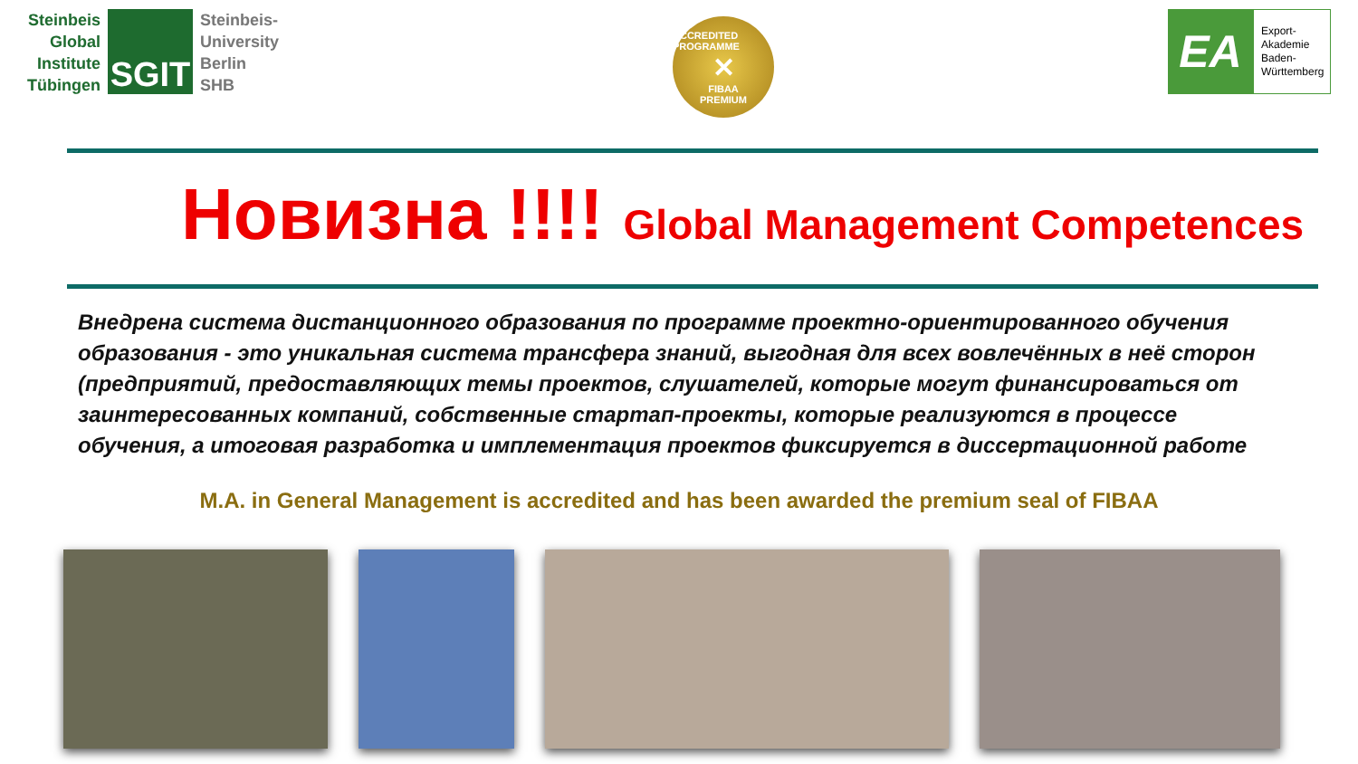Steinbeis
Global
Institute
Tübingen
SGIT
Steinbeis-
University
Berlin
SHB
ACCREDITED PROGRAMME
✕
FIBAA
PREMIUM
EA
Export-
Akademie
Baden-
Württemberg
Новизна !!!! Global Management Competences
Внедрена система дистанционного образования по программе проектно-ориентированного обучения образования - это уникальная система трансфера знаний, выгодная для всех вовлечённых в неё сторон (предприятий, предоставляющих темы проектов, слушателей, которые могут финансироваться от заинтересованных компаний, собственные стартап-проекты, которые реализуются в процессе обучения, а итоговая разработка и имплементация проектов фиксируется в диссертационной работе
M.A. in General Management is accredited and has been awarded the premium seal of FIBAA